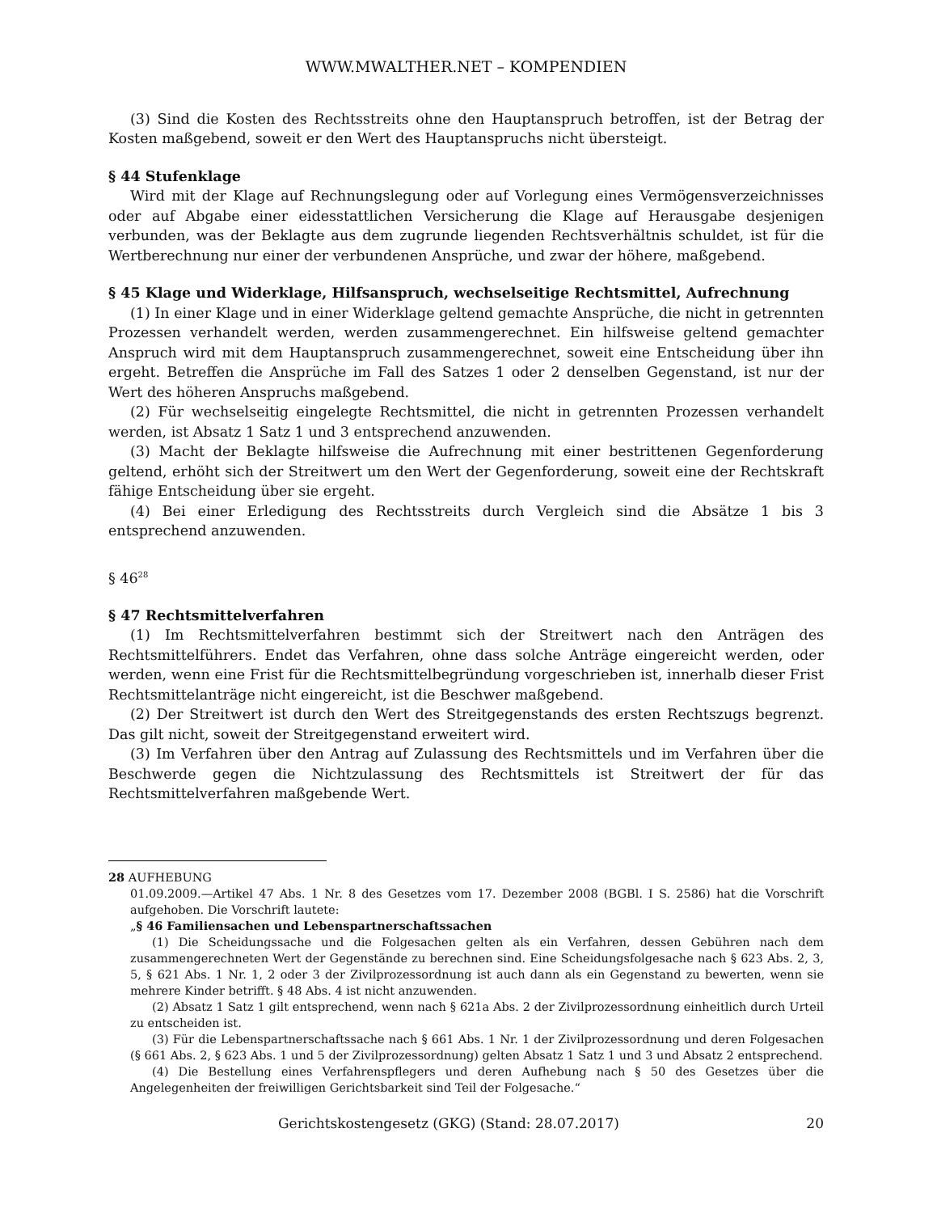WWW.MWALTHER.NET – KOMPENDIEN
(3) Sind die Kosten des Rechtsstreits ohne den Hauptanspruch betroffen, ist der Betrag der Kosten maßgebend, soweit er den Wert des Hauptanspruchs nicht übersteigt.
§ 44 Stufenklage
Wird mit der Klage auf Rechnungslegung oder auf Vorlegung eines Vermögensverzeichnisses oder auf Abgabe einer eidesstattlichen Versicherung die Klage auf Herausgabe desjenigen verbunden, was der Beklagte aus dem zugrunde liegenden Rechtsverhältnis schuldet, ist für die Wertberechnung nur einer der verbundenen Ansprüche, und zwar der höhere, maßgebend.
§ 45 Klage und Widerklage, Hilfsanspruch, wechselseitige Rechtsmittel, Aufrechnung
(1) In einer Klage und in einer Widerklage geltend gemachte Ansprüche, die nicht in getrennten Prozessen verhandelt werden, werden zusammengerechnet. Ein hilfsweise geltend gemachter Anspruch wird mit dem Hauptanspruch zusammengerechnet, soweit eine Entscheidung über ihn ergeht. Betreffen die Ansprüche im Fall des Satzes 1 oder 2 denselben Gegenstand, ist nur der Wert des höheren Anspruchs maßgebend.
(2) Für wechselseitig eingelegte Rechtsmittel, die nicht in getrennten Prozessen verhandelt werden, ist Absatz 1 Satz 1 und 3 entsprechend anzuwenden.
(3) Macht der Beklagte hilfsweise die Aufrechnung mit einer bestrittenen Gegenforderung geltend, erhöht sich der Streitwert um den Wert der Gegenforderung, soweit eine der Rechtskraft fähige Entscheidung über sie ergeht.
(4) Bei einer Erledigung des Rechtsstreits durch Vergleich sind die Absätze 1 bis 3 entsprechend anzuwenden.
§ 46<sup>28</sup>
§ 47 Rechtsmittelverfahren
(1) Im Rechtsmittelverfahren bestimmt sich der Streitwert nach den Anträgen des Rechtsmittelführers. Endet das Verfahren, ohne dass solche Anträge eingereicht werden, oder werden, wenn eine Frist für die Rechtsmittelbegründung vorgeschrieben ist, innerhalb dieser Frist Rechtsmittelanträge nicht eingereicht, ist die Beschwer maßgebend.
(2) Der Streitwert ist durch den Wert des Streitgegenstands des ersten Rechtszugs begrenzt. Das gilt nicht, soweit der Streitgegenstand erweitert wird.
(3) Im Verfahren über den Antrag auf Zulassung des Rechtsmittels und im Verfahren über die Beschwerde gegen die Nichtzulassung des Rechtsmittels ist Streitwert der für das Rechtsmittelverfahren maßgebende Wert.
28 AUFHEBUNG
01.09.2009.—Artikel 47 Abs. 1 Nr. 8 des Gesetzes vom 17. Dezember 2008 (BGBl. I S. 2586) hat die Vorschrift aufgehoben. Die Vorschrift lautete:
„§ 46 Familiensachen und Lebenspartnerschaftssachen
(1) Die Scheidungssache und die Folgesachen gelten als ein Verfahren, dessen Gebühren nach dem zusammengerechneten Wert der Gegenstände zu berechnen sind. Eine Scheidungsfolgesache nach § 623 Abs. 2, 3, 5, § 621 Abs. 1 Nr. 1, 2 oder 3 der Zivilprozessordnung ist auch dann als ein Gegenstand zu bewerten, wenn sie mehrere Kinder betrifft. § 48 Abs. 4 ist nicht anzuwenden.
(2) Absatz 1 Satz 1 gilt entsprechend, wenn nach § 621a Abs. 2 der Zivilprozessordnung einheitlich durch Urteil zu entscheiden ist.
(3) Für die Lebenspartnerschaftssache nach § 661 Abs. 1 Nr. 1 der Zivilprozessordnung und deren Folgesachen (§ 661 Abs. 2, § 623 Abs. 1 und 5 der Zivilprozessordnung) gelten Absatz 1 Satz 1 und 3 und Absatz 2 entsprechend.
(4) Die Bestellung eines Verfahrenspflegers und deren Aufhebung nach § 50 des Gesetzes über die Angelegenheiten der freiwilligen Gerichtsbarkeit sind Teil der Folgesache.“
Gerichtskostengesetz (GKG) (Stand: 28.07.2017) 20